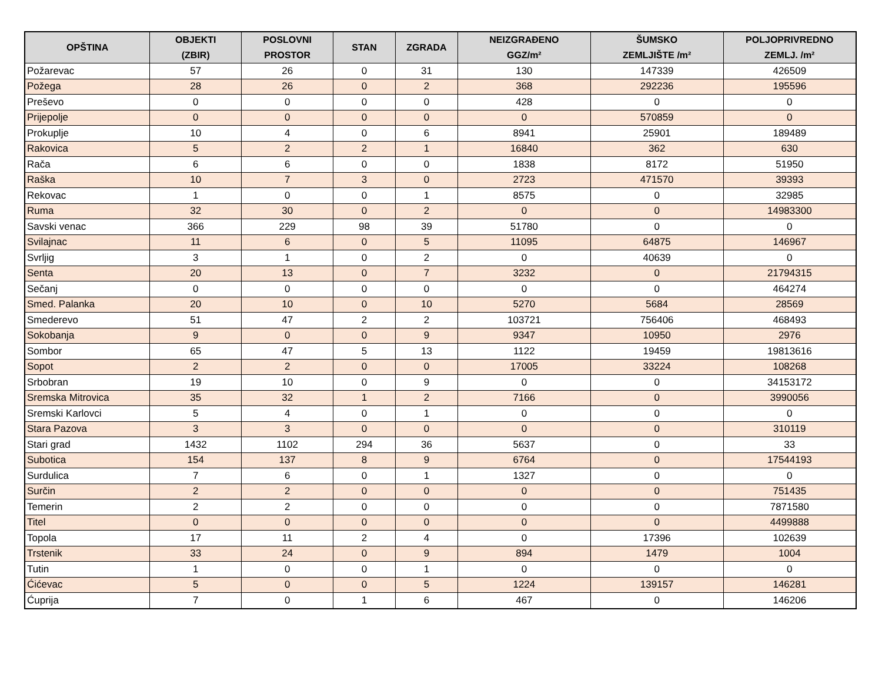| OPŠTINA | OBJEKTI (ZBIR) | POSLOVNI PROSTOR | STAN | ZGRADA | NEIZGRAĐENO GGZ/m² | ŠUMSKO ZEMLJIŠTE /m² | POLJOPRIVREDNO ZEMLJ. /m² |
| --- | --- | --- | --- | --- | --- | --- | --- |
| Požarevac | 57 | 26 | 0 | 31 | 130 | 147339 | 426509 |
| Požega | 28 | 26 | 0 | 2 | 368 | 292236 | 195596 |
| Preševo | 0 | 0 | 0 | 0 | 428 | 0 | 0 |
| Prijepolje | 0 | 0 | 0 | 0 | 0 | 570859 | 0 |
| Prokuplje | 10 | 4 | 0 | 6 | 8941 | 25901 | 189489 |
| Rakovica | 5 | 2 | 2 | 1 | 16840 | 362 | 630 |
| Rača | 6 | 6 | 0 | 0 | 1838 | 8172 | 51950 |
| Raška | 10 | 7 | 3 | 0 | 2723 | 471570 | 39393 |
| Rekovac | 1 | 0 | 0 | 1 | 8575 | 0 | 32985 |
| Ruma | 32 | 30 | 0 | 2 | 0 | 0 | 14983300 |
| Savski venac | 366 | 229 | 98 | 39 | 51780 | 0 | 0 |
| Svilajnac | 11 | 6 | 0 | 5 | 11095 | 64875 | 146967 |
| Svrljig | 3 | 1 | 0 | 2 | 0 | 40639 | 0 |
| Senta | 20 | 13 | 0 | 7 | 3232 | 0 | 21794315 |
| Sečanj | 0 | 0 | 0 | 0 | 0 | 0 | 464274 |
| Smed. Palanka | 20 | 10 | 0 | 10 | 5270 | 5684 | 28569 |
| Smederevo | 51 | 47 | 2 | 2 | 103721 | 756406 | 468493 |
| Sokobanja | 9 | 0 | 0 | 9 | 9347 | 10950 | 2976 |
| Sombor | 65 | 47 | 5 | 13 | 1122 | 19459 | 19813616 |
| Sopot | 2 | 2 | 0 | 0 | 17005 | 33224 | 108268 |
| Srbobran | 19 | 10 | 0 | 9 | 0 | 0 | 34153172 |
| Sremska Mitrovica | 35 | 32 | 1 | 2 | 7166 | 0 | 3990056 |
| Sremski Karlovci | 5 | 4 | 0 | 1 | 0 | 0 | 0 |
| Stara Pazova | 3 | 3 | 0 | 0 | 0 | 0 | 310119 |
| Stari grad | 1432 | 1102 | 294 | 36 | 5637 | 0 | 33 |
| Subotica | 154 | 137 | 8 | 9 | 6764 | 0 | 17544193 |
| Surdulica | 7 | 6 | 0 | 1 | 1327 | 0 | 0 |
| Surčin | 2 | 2 | 0 | 0 | 0 | 0 | 751435 |
| Temerin | 2 | 2 | 0 | 0 | 0 | 0 | 7871580 |
| Titel | 0 | 0 | 0 | 0 | 0 | 0 | 4499888 |
| Topola | 17 | 11 | 2 | 4 | 0 | 17396 | 102639 |
| Trstenik | 33 | 24 | 0 | 9 | 894 | 1479 | 1004 |
| Tutin | 1 | 0 | 0 | 1 | 0 | 0 | 0 |
| Ćićevac | 5 | 0 | 0 | 5 | 1224 | 139157 | 146281 |
| Ćuprija | 7 | 0 | 1 | 6 | 467 | 0 | 146206 |